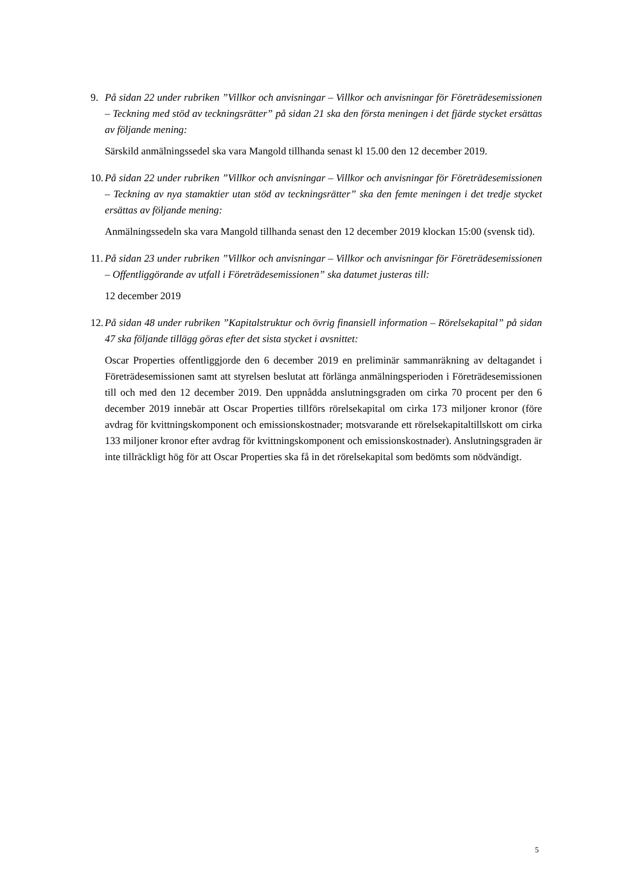9. På sidan 22 under rubriken ”Villkor och anvisningar – Villkor och anvisningar för Företrädesemissionen – Teckning med stöd av teckningsrätter” på sidan 21 ska den första meningen i det fjärde stycket ersättas av följande mening:
Särskild anmälningssedel ska vara Mangold tillhanda senast kl 15.00 den 12 december 2019.
10.
På sidan 22 under rubriken ”Villkor och anvisningar – Villkor och anvisningar för Företrädesemissionen – Teckning av nya stamaktier utan stöd av teckningsrätter” ska den femte meningen i det tredje stycket ersättas av följande mening:
Anmälningssedeln ska vara Mangold tillhanda senast den 12 december 2019 klockan 15:00 (svensk tid).
11.
På sidan 23 under rubriken ”Villkor och anvisningar – Villkor och anvisningar för Företrädesemissionen – Offentliggörande av utfall i Företrädesemissionen” ska datumet justeras till:
12 december 2019
12.
På sidan 48 under rubriken ”Kapitalstruktur och övrig finansiell information – Rörelsekapital” på sidan 47 ska följande tillägg göras efter det sista stycket i avsnittet:
Oscar Properties offentliggjorde den 6 december 2019 en preliminär sammanräkning av deltagandet i Företrädesemissionen samt att styrelsen beslutat att förlänga anmälningsperioden i Företrädesemissionen till och med den 12 december 2019. Den uppnådda anslutningsgraden om cirka 70 procent per den 6 december 2019 innebär att Oscar Properties tillförs rörelsekapital om cirka 173 miljoner kronor (före avdrag för kvittningskomponent och emissionskostnader; motsvarande ett rörelsekapitaltillskott om cirka 133 miljoner kronor efter avdrag för kvittningskomponent och emissionskostnader). Anslutningsgraden är inte tillräckligt hög för att Oscar Properties ska få in det rörelsekapital som bedömts som nödvändigt.
5